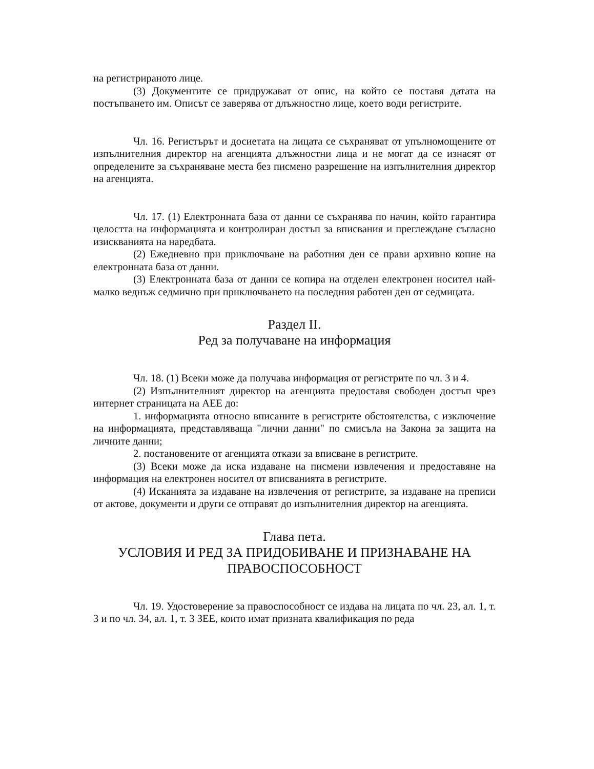на регистрираното лице.
(3) Документите се придружават от опис, на който се поставя датата на постъпването им. Описът се заверява от длъжностно лице, което води регистрите.
Чл. 16. Регистърът и досиетата на лицата се съхраняват от упълномощените от изпълнителния директор на агенцията длъжностни лица и не могат да се изнасят от определените за съхраняване места без писмено разрешение на изпълнителния директор на агенцията.
Чл. 17. (1) Електронната база от данни се съхранява по начин, който гарантира целостта на информацията и контролиран достъп за вписвания и преглеждане съгласно изискванията на наредбата.
(2) Ежедневно при приключване на работния ден се прави архивно копие на електронната база от данни.
(3) Електронната база от данни се копира на отделен електронен носител най-малко веднъж седмично при приключването на последния работен ден от седмицата.
Раздел II.
Ред за получаване на информация
Чл. 18. (1) Всеки може да получава информация от регистрите по чл. 3 и 4.
(2) Изпълнителният директор на агенцията предоставя свободен достъп чрез интернет страницата на АЕЕ до:
1. информацията относно вписаните в регистрите обстоятелства, с изключение на информацията, представляваща "лични данни" по смисъла на Закона за защита на личните данни;
2. постановените от агенцията откази за вписване в регистрите.
(3) Всеки може да иска издаване на писмени извлечения и предоставяне на информация на електронен носител от вписванията в регистрите.
(4) Исканията за издаване на извлечения от регистрите, за издаване на преписи от актове, документи и други се отправят до изпълнителния директор на агенцията.
Глава пета.
УСЛОВИЯ И РЕД ЗА ПРИДОБИВАНЕ И ПРИЗНАВАНЕ НА ПРАВОСПОСОБНОСТ
Чл. 19. Удостоверение за правоспособност се издава на лицата по чл. 23, ал. 1, т. 3 и по чл. 34, ал. 1, т. 3 ЗЕЕ, които имат призната квалификация по реда